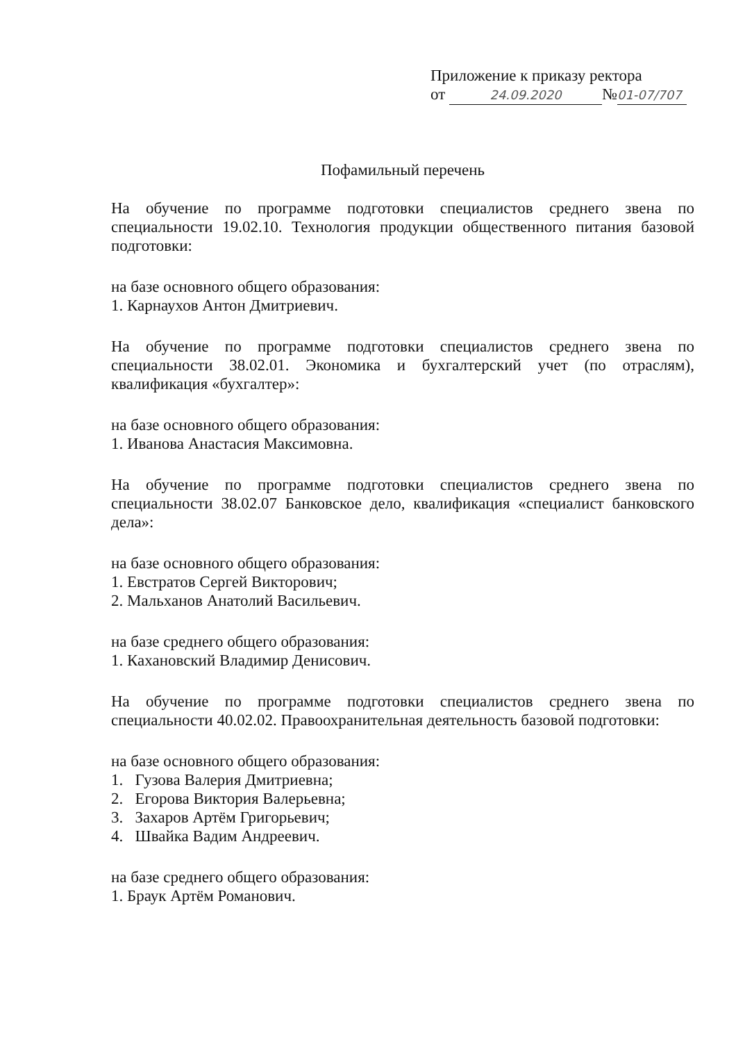Приложение к приказу ректора
от 24.09.2020 № 01-07/707
Пофамильный перечень
На обучение по программе подготовки специалистов среднего звена по специальности 19.02.10. Технология продукции общественного питания базовой подготовки:
на базе основного общего образования:
1. Карнаухов Антон Дмитриевич.
На обучение по программе подготовки специалистов среднего звена по специальности 38.02.01. Экономика и бухгалтерский учет (по отраслям), квалификация «бухгалтер»:
на базе основного общего образования:
1. Иванова Анастасия Максимовна.
На обучение по программе подготовки специалистов среднего звена по специальности 38.02.07 Банковское дело, квалификация «специалист банковского дела»:
на базе основного общего образования:
1. Евстратов Сергей Викторович;
2. Мальханов Анатолий Васильевич.
на базе среднего общего образования:
1. Кахановский Владимир Денисович.
На обучение по программе подготовки специалистов среднего звена по специальности 40.02.02. Правоохранительная деятельность базовой подготовки:
на базе основного общего образования:
1. Гузова Валерия Дмитриевна;
2. Егорова Виктория Валерьевна;
3. Захаров Артём Григорьевич;
4. Швайка Вадим Андреевич.
на базе среднего общего образования:
1. Браук Артём Романович.